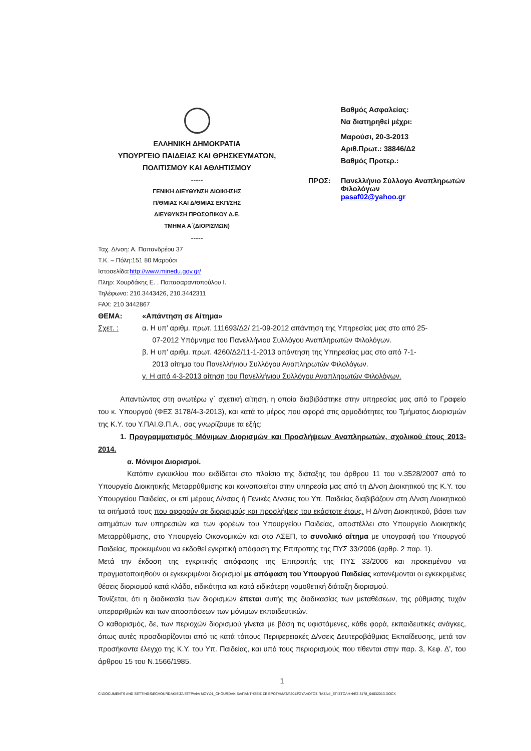ΕΛΛΗΝΙΚΗ ΔΗΜΟΚΡΑΤΙΑ
ΥΠΟΥΡΓΕΙΟ ΠΑΙΔΕΙΑΣ ΚΑΙ ΘΡΗΣΚΕΥΜΑΤΩΝ,
ΠΟΛΙΤΙΣΜΟΥ ΚΑΙ ΑΘΛΗΤΙΣΜΟΥ
-----
ΓΕΝΙΚΗ ΔΙΕΥΘΥΝΣΗ ΔΙΟΙΚΗΣΗΣ
Π/ΘΜΙΑΣ ΚΑΙ Δ/ΘΜΙΑΣ ΕΚΠ/ΣΗΣ
ΔΙΕΥΘΥΝΣΗ ΠΡΟΣΩΠΙΚΟΥ Δ.Ε.
ΤΜΗΜΑ Α΄(ΔΙΟΡΙΣΜΩΝ)
-----
Βαθμός Ασφαλείας:
Να διατηρηθεί μέχρι:
Μαρούσι, 20-3-2013
Αριθ.Πρωτ.: 38846/Δ2
Βαθμός Προτερ.:
ΠΡΟΣ: Πανελλήνιο Σύλλογο Αναπληρωτών
Φιλολόγων
pasaf02@yahoo.gr
Ταχ. Δ/νση: Α. Παπανδρέου 37
Τ.Κ. – Πόλη:151 80 Μαρούσι
Ιστοσελίδα:http://www.minedu.gov.gr/
Πληρ: Χουρδάκης Ε. , Παπασαραντοπούλου Ι.
Τηλέφωνο: 210.3443426, 210.3442311
FAX: 210 3442867
ΘΕΜΑ: «Απάντηση σε Αίτημα»
Σχετ. : α. Η υπ’ αριθμ. πρωτ. 111693/Δ2/ 21-09-2012 απάντηση της Υπηρεσίας μας στο από 25-
07-2012 Υπόμνημα του Πανελλήνιου Συλλόγου Αναπληρωτών Φιλολόγων.
β. Η υπ’ αριθμ. πρωτ. 4260/Δ2/11-1-2013 απάντηση της Υπηρεσίας μας στο από 7-1-
2013 αίτημα του Πανελλήνιου Συλλόγου Αναπληρωτών Φιλολόγων.
γ. Η από 4-3-2013 αίτηση του Πανελλήνιου Συλλόγου Αναπληρωτών Φιλολόγων.
Απαντώντας στη ανωτέρω γ΄ σχετική αίτηση, η οποία διαβιβάστηκε στην υπηρεσίας μας από το Γραφείο του κ. Υπουργού (ΦΕΣ 3178/4-3-2013), και κατά το μέρος που αφορά στις αρμοδιότητες του Τμήματος Διορισμών της Κ.Υ. του Υ.ΠΑΙ.Θ.Π.Α., σας γνωρίζουμε τα εξής:
1. Προγραμματισμός Μόνιμων Διορισμών και Προσλήψεων Αναπληρωτών, σχολικού έτους 2013-2014.
α. Μόνιμοι Διορισμοί.
Κατόπιν εγκυκλίου που εκδίδεται στο πλαίσιο της διάταξης του άρθρου 11 του ν.3528/2007 από το Υπουργείο Διοικητικής Μεταρρύθμισης και κοινοποιείται στην υπηρεσία μας από τη Δ/νση Διοικητικού της Κ.Υ. του Υπουργείου Παιδείας, οι επί μέρους Δ/νσεις ή Γενικές Δ/νσεις του Υπ. Παιδείας διαβιβάζουν στη Δ/νση Διοικητικού τα αιτήματά τους που αφορούν σε διορισμούς και προσλήψεις του εκάστοτε έτους. Η Δ/νση Διοικητικού, βάσει των αιτημάτων των υπηρεσιών και των φορέων του Υπουργείου Παιδείας, αποστέλλει στο Υπουργείο Διοικητικής Μεταρρύθμισης, στο Υπουργείο Οικονομικών και στο ΑΣΕΠ, το συνολικό αίτημα με υπογραφή του Υπουργού Παιδείας, προκειμένου να εκδοθεί εγκριτική απόφαση της Επιτροπής της ΠΥΣ 33/2006 (αρθρ. 2 παρ. 1).
Μετά την έκδοση της εγκριτικής απόφασης της Επιτροπής της ΠΥΣ 33/2006 και προκειμένου να πραγματοποιηθούν οι εγκεκριμένοι διορισμοί με απόφαση του Υπουργού Παιδείας κατανέμονται οι εγκεκριμένες θέσεις διορισμού κατά κλάδο, ειδικότητα και κατά ειδικότερη νομοθετική διάταξη διορισμού.
Τονίζεται, ότι η διαδικασία των διορισμών έπεται αυτής της διαδικασίας των μεταθέσεων, της ρύθμισης τυχόν υπεραριθμιών και των αποσπάσεων των μόνιμων εκπαιδευτικών.
Ο καθορισμός, δε, των περιοχών διορισμού γίνεται με βάση τις υφιστάμενες, κάθε φορά, εκπαιδευτικές ανάγκες, όπως αυτές προσδιορίζονται από τις κατά τόπους Περιφερειακές Δ/νσεις Δευτεροβάθμιας Εκπαίδευσης, μετά τον προσήκοντα έλεγχο της Κ.Υ. του Υπ. Παιδείας, και υπό τους περιορισμούς που τίθενται στην παρ. 3, Κεφ. Δ’, του άρθρου 15 του Ν.1566/1985.
1
C:\DOCUMENTS AND SETTINGS\ECHOURDAKIS\ΤΑ ΕΓΓΡΑΦΑ ΜΟΥ\01_CHOURDAKIS\ΑΠΑΝΤΗΣΕΙΣ ΣΕ ΕΡΩΤΗΜΑΤΑ\2013\ΣΥΛΛΟΓΟΣ ΠΑΣΑΦ_ΕΠΙΣΤΟΛΗ ΦΕΣ 3178_04032013.DOCX